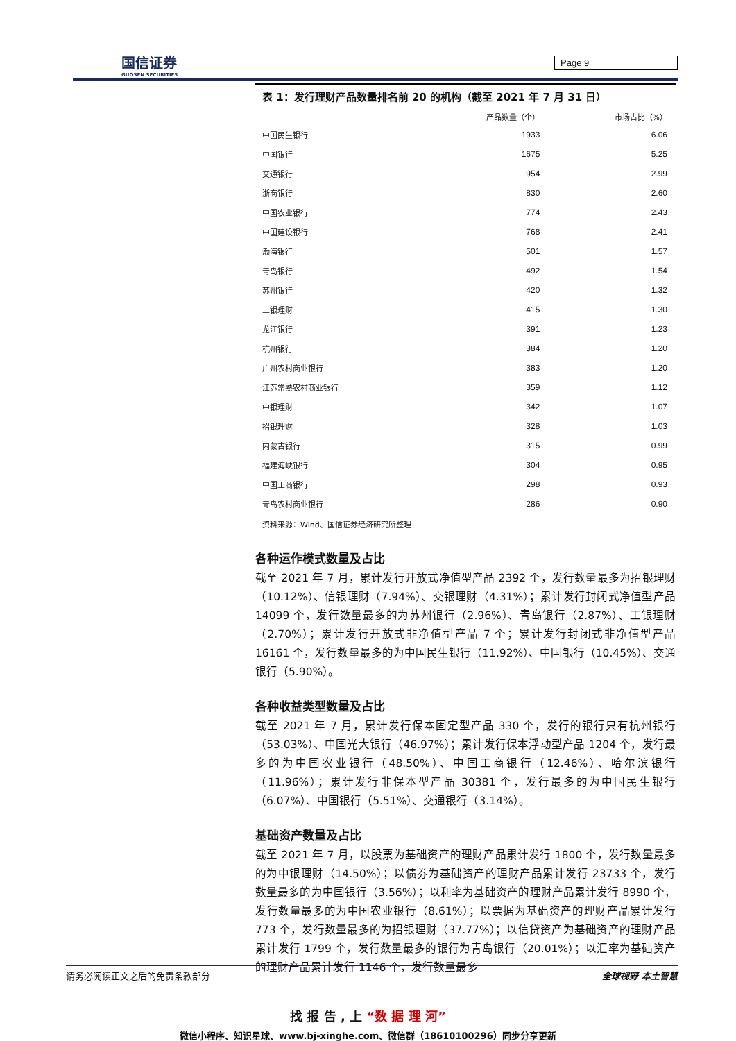国信证券
GUOSEN SECURITIES
Page 9
表 1：发行理财产品数量排名前 20 的机构（截至 2021 年 7 月 31 日）
| | 产品数量（个） | 市场占比（%） |
| --- | --- | --- |
| 中国民生银行 | 1933 | 6.06 |
| 中国银行 | 1675 | 5.25 |
| 交通银行 | 954 | 2.99 |
| 浙商银行 | 830 | 2.60 |
| 中国农业银行 | 774 | 2.43 |
| 中国建设银行 | 768 | 2.41 |
| 渤海银行 | 501 | 1.57 |
| 青岛银行 | 492 | 1.54 |
| 苏州银行 | 420 | 1.32 |
| 工银理财 | 415 | 1.30 |
| 龙江银行 | 391 | 1.23 |
| 杭州银行 | 384 | 1.20 |
| 广州农村商业银行 | 383 | 1.20 |
| 江苏常熟农村商业银行 | 359 | 1.12 |
| 中银理财 | 342 | 1.07 |
| 招银理财 | 328 | 1.03 |
| 内蒙古银行 | 315 | 0.99 |
| 福建海峡银行 | 304 | 0.95 |
| 中国工商银行 | 298 | 0.93 |
| 青岛农村商业银行 | 286 | 0.90 |
资料来源：Wind、国信证券经济研究所整理
各种运作模式数量及占比
截至 2021 年 7 月，累计发行开放式净值型产品 2392 个，发行数量最多为招银理财（10.12%）、信银理财（7.94%）、交银理财（4.31%）；累计发行封闭式净值型产品 14099 个，发行数量最多的为苏州银行（2.96%）、青岛银行（2.87%）、工银理财（2.70%）；累计发行开放式非净值型产品 7 个；累计发行封闭式非净值型产品 16161 个，发行数量最多的为中国民生银行（11.92%）、中国银行（10.45%）、交通银行（5.90%）。
各种收益类型数量及占比
截至 2021 年 7 月，累计发行保本固定型产品 330 个，发行的银行只有杭州银行（53.03%）、中国光大银行（46.97%）；累计发行保本浮动型产品 1204 个，发行最多的为中国农业银行（48.50%）、中国工商银行（12.46%）、哈尔滨银行（11.96%）；累计发行非保本型产品 30381 个，发行最多的为中国民生银行（6.07%）、中国银行（5.51%）、交通银行（3.14%）。
基础资产数量及占比
截至 2021 年 7 月，以股票为基础资产的理财产品累计发行 1800 个，发行数量最多的为中银理财（14.50%）；以债券为基础资产的理财产品累计发行 23733 个，发行数量最多的为中国银行（3.56%）；以利率为基础资产的理财产品累计发行 8990 个，发行数量最多的为中国农业银行（8.61%）；以票据为基础资产的理财产品累计发行 773 个，发行数量最多的为招银理财（37.77%）；以信贷资产为基础资产的理财产品累计发行 1799 个，发行数量最多的银行为青岛银行（20.01%）；以汇率为基础资产的理财产品累计发行 1146 个，发行数量最多
请务必阅读正文之后的免责条款部分 全球视野 本土智慧
找 报 告 , 上 “数 据 理 河”
微信小程序、知识星球、www.bj-xinghe.com、微信群（18610100296）同步分享更新